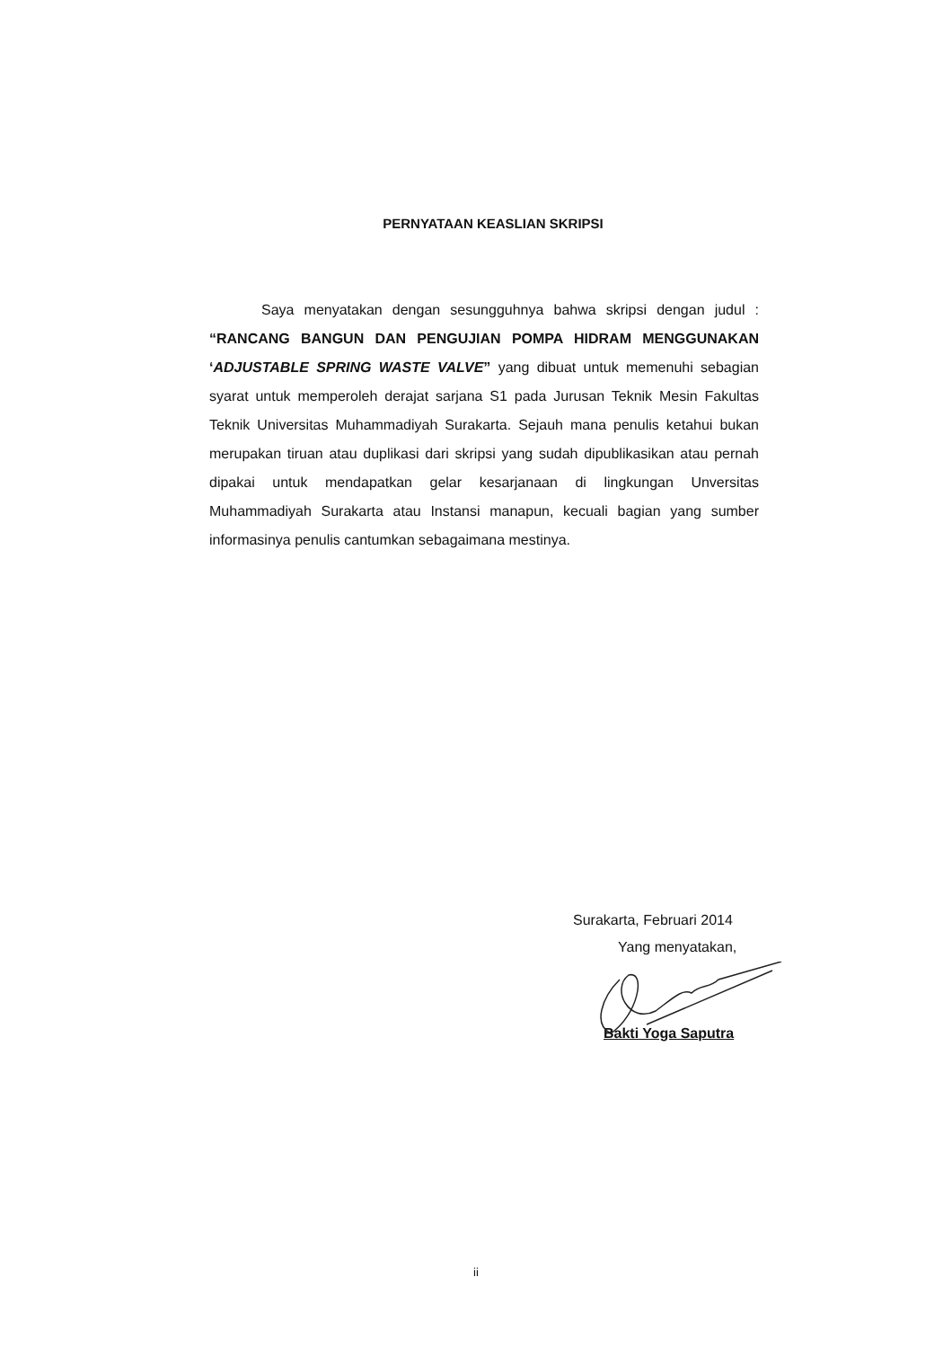PERNYATAAN KEASLIAN SKRIPSI
Saya menyatakan dengan sesungguhnya bahwa skripsi dengan judul : “RANCANG BANGUN DAN PENGUJIAN POMPA HIDRAM MENGGUNAKAN ‘ADJUSTABLE SPRING WASTE VALVE” yang dibuat untuk memenuhi sebagian syarat untuk memperoleh derajat sarjana S1 pada Jurusan Teknik Mesin Fakultas Teknik Universitas Muhammadiyah Surakarta. Sejauh mana penulis ketahui bukan merupakan tiruan atau duplikasi dari skripsi yang sudah dipublikasikan atau pernah dipakai untuk mendapatkan gelar kesarjanaan di lingkungan Unversitas Muhammadiyah Surakarta atau Instansi manapun, kecuali bagian yang sumber informasinya penulis cantumkan sebagaimana mestinya.
Surakarta, Februari 2014
Yang menyatakan,
Bakti Yoga Saputra
ii